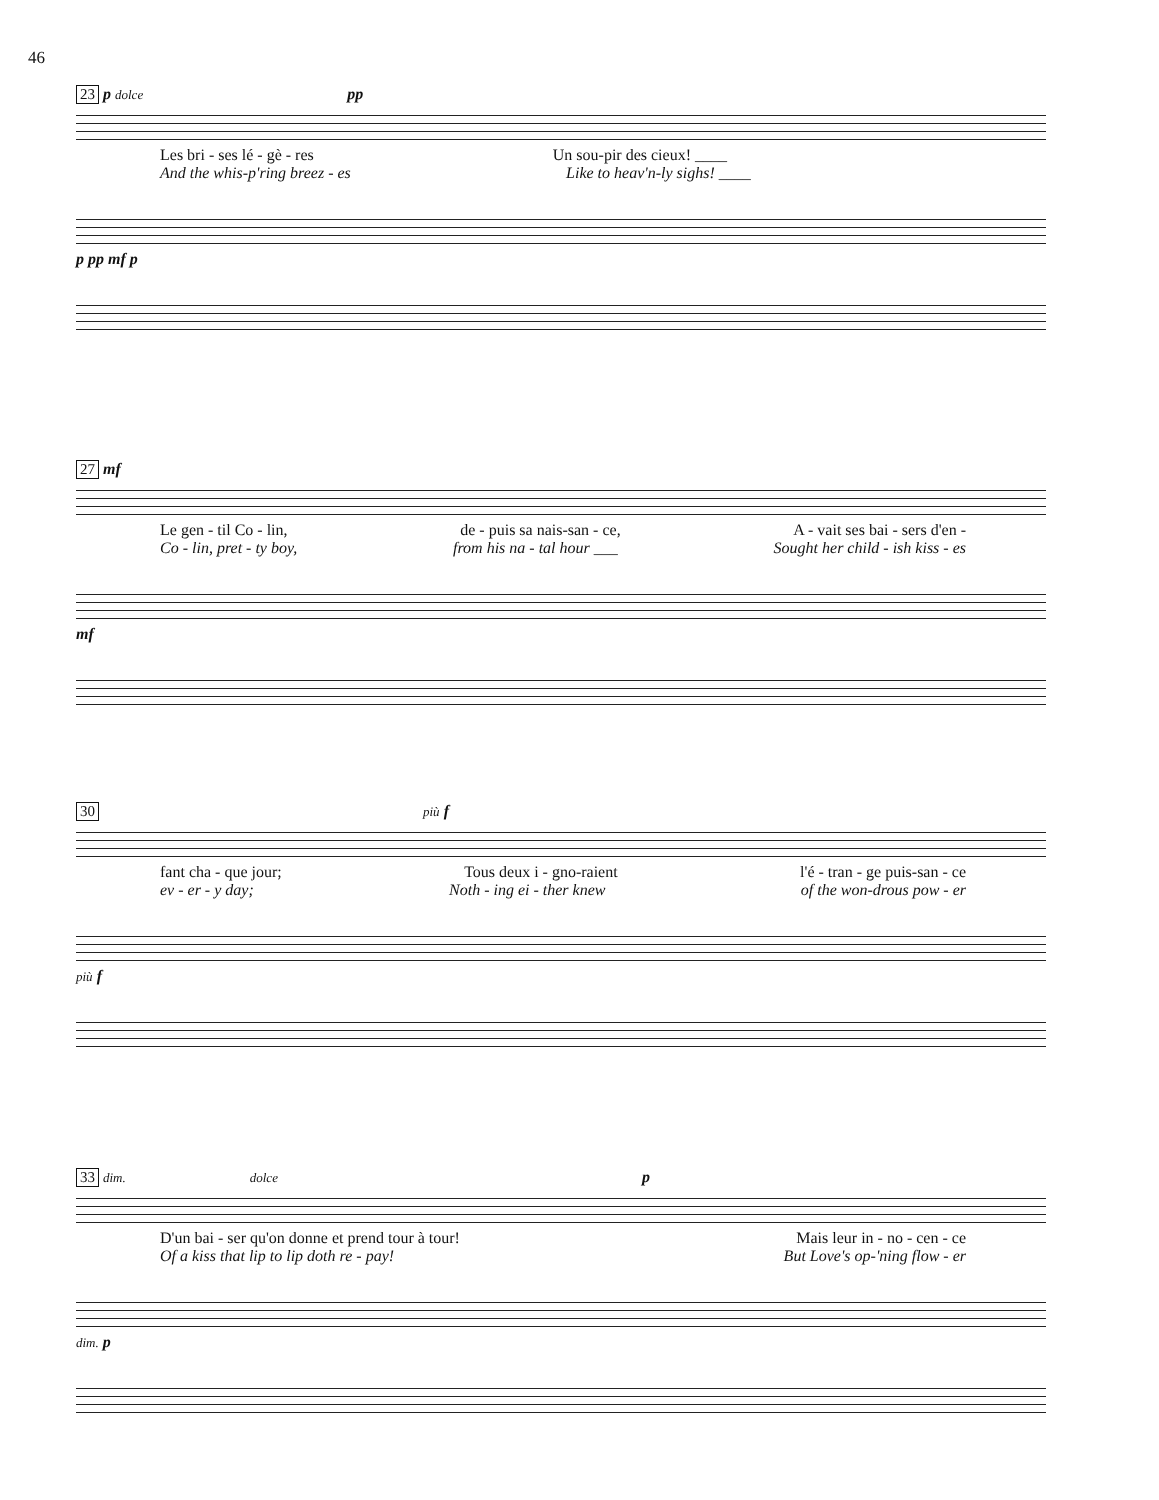46
23 p dolce pp
Les bri - ses lé - gè - res Un sou-pir des cieux! ____
And the whis-p'ring breez - es Like to heav'n-ly sighs! ____
p pp mf p
27 mf
Le gen - til Co - lin, de - puis sa nais-san - ce, A - vait ses bai - sers d'en -
Co - lin, pret - ty boy, from his na - tal hour ___ Sought her child - ish kiss - es
mf
30 più f
fant cha - que jour; Tous deux i - gno-raient l'é - tran - ge puis-san - ce
ev - er - y day; Noth - ing ei - ther knew of the won-drous pow - er
più f
33 dim. dolce p
D'un bai - ser qu'on donne et prend tour à tour! Mais leur in - no - cen - ce
Of a kiss that lip to lip doth re - pay! But Love's op-'ning flow - er
dim. p